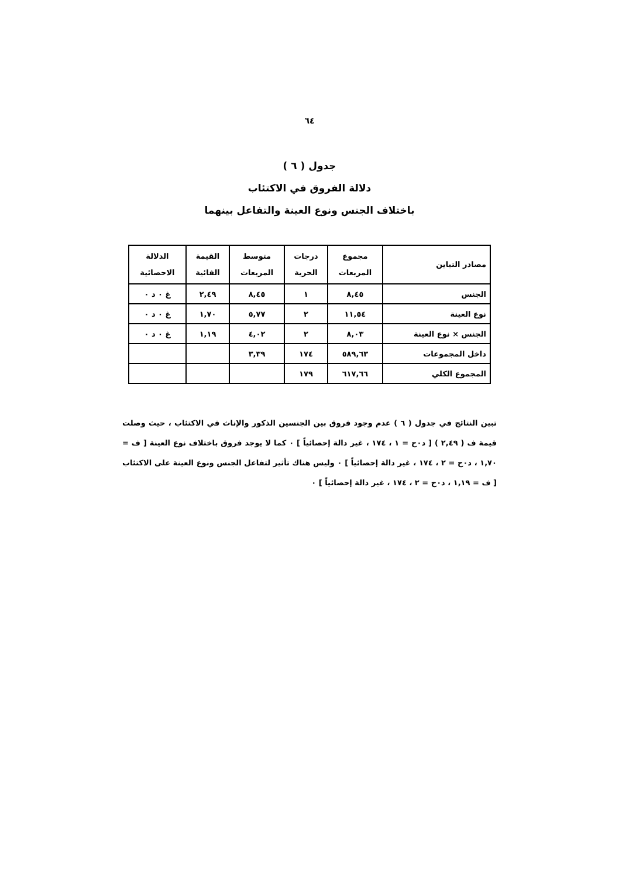٦٤
جدول ( ٦ )
دلالة الفروق في الاكتئاب
باختلاف الجنس ونوع العينة والتفاعل بينهما
| مصادر التباين | مجموع المربعات | درجات الحرية | متوسط المربعات | القيمة الفائية | الدلالة الاحصائية |
| --- | --- | --- | --- | --- | --- |
| الجنس | ٨,٤٥ | ١ | ٨,٤٥ | ٢,٤٩ | غ ٠ د ٠ |
| نوع العينة | ١١,٥٤ | ٢ | ٥,٧٧ | ١,٧٠ | غ ٠ د ٠ |
| الجنس × نوع العينة | ٨,٠٣ | ٢ | ٤,٠٢ | ١,١٩ | غ ٠ د ٠ |
| داخل المجموعات | ٥٨٩,٦٣ | ١٧٤ | ٣,٣٩ | | |
| المجموع الكلي | ٦١٧,٦٦ | ١٧٩ | | | |
تبين النتائج في جدول ( ٦ ) عدم وجود فروق بين الجنسين الذكور والإناث في الاكتئاب ، حيث وصلت قيمة ف ( ٢,٤٩ ) [ د٠ح = ١ ، ١٧٤ ، غير دالة إحصائياً ] ٠ كما لا يوجد فروق باختلاف نوع العينة [ ف = ١,٧٠ ، د٠ح = ٢ ، ١٧٤ ، غير دالة إحصائياً ] ٠ وليس هناك تأثير لتفاعل الجنس ونوع العينة على الاكتئاب [ ف = ١,١٩ ، د٠ح = ٢ ، ١٧٤ ، غير دالة إحصائياً ] ٠